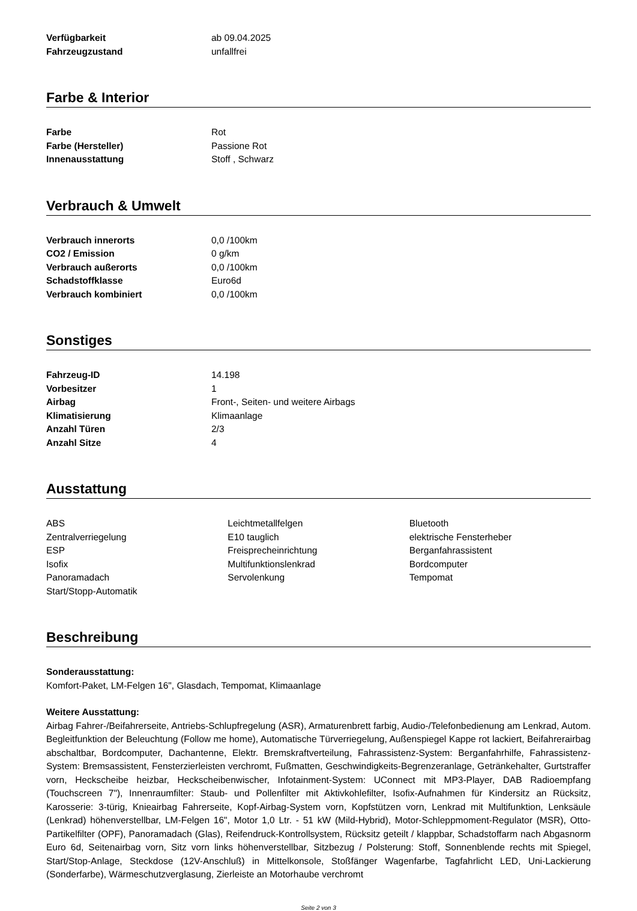| Verfügbarkeit | ab 09.04.2025 |
| Fahrzeugzustand | unfallfrei |
Farbe & Interior
| Farbe | Rot |
| Farbe (Hersteller) | Passione Rot |
| Innenausstattung | Stoff , Schwarz |
Verbrauch & Umwelt
| Verbrauch innerorts | 0,0 /100km |
| CO2 / Emission | 0 g/km |
| Verbrauch außerorts | 0,0 /100km |
| Schadstoffklasse | Euro6d |
| Verbrauch kombiniert | 0,0 /100km |
Sonstiges
| Fahrzeug-ID | 14.198 |
| Vorbesitzer | 1 |
| Airbag | Front-, Seiten- und weitere Airbags |
| Klimatisierung | Klimaanlage |
| Anzahl Türen | 2/3 |
| Anzahl Sitze | 4 |
Ausstattung
| ABS | Leichtmetallfelgen | Bluetooth |
| Zentralverriegelung | E10 tauglich | elektrische Fensterheber |
| ESP | Freisprecheinrichtung | Berganfahrassistent |
| Isofix | Multifunktionslenkrad | Bordcomputer |
| Panoramadach | Servolenkung | Tempomat |
| Start/Stopp-Automatik | | |
Beschreibung
Sonderausstattung:
Komfort-Paket, LM-Felgen 16", Glasdach, Tempomat, Klimaanlage
Weitere Ausstattung:
Airbag Fahrer-/Beifahrerseite, Antriebs-Schlupfregelung (ASR), Armaturenbrett farbig, Audio-/Telefonbedienung am Lenkrad, Autom. Begleitfunktion der Beleuchtung (Follow me home), Automatische Türverriegelung, Außenspiegel Kappe rot lackiert, Beifahrerairbag abschaltbar, Bordcomputer, Dachantenne, Elektr. Bremskraftverteilung, Fahrassistenz-System: Berganfahrhilfe, Fahrassistenz-System: Bremsassistent, Fensterzierleisten verchromt, Fußmatten, Geschwindigkeits-Begrenzeranlage, Getränkehalter, Gurtstraffer vorn, Heckscheibe heizbar, Heckscheibenwischer, Infotainment-System: UConnect mit MP3-Player, DAB Radioempfang (Touchscreen 7"), Innenraumfilter: Staub- und Pollenfilter mit Aktivkohlefilter, Isofix-Aufnahmen für Kindersitz an Rücksitz, Karosserie: 3-türig, Knieairbag Fahrerseite, Kopf-Airbag-System vorn, Kopfstützen vorn, Lenkrad mit Multifunktion, Lenksäule (Lenkrad) höhenverstellbar, LM-Felgen 16", Motor 1,0 Ltr. - 51 kW (Mild-Hybrid), Motor-Schleppmoment-Regulator (MSR), Otto-Partikelfilter (OPF), Panoramadach (Glas), Reifendruck-Kontrollsystem, Rücksitz geteilt / klappbar, Schadstoffarm nach Abgasnorm Euro 6d, Seitenairbag vorn, Sitz vorn links höhenverstellbar, Sitzbezug / Polsterung: Stoff, Sonnenblende rechts mit Spiegel, Start/Stop-Anlage, Steckdose (12V-Anschluß) in Mittelkonsole, Stoßfänger Wagenfarbe, Tagfahrlicht LED, Uni-Lackierung (Sonderfarbe), Wärmeschutzverglasung, Zierleiste an Motorhaube verchromt
Seite 2 von 3